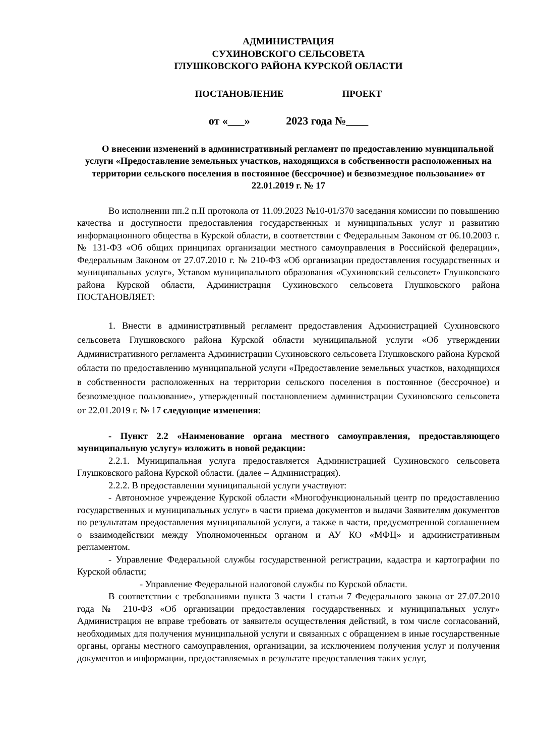АДМИНИСТРАЦИЯ
СУХИНОВСКОГО СЕЛЬСОВЕТА
ГЛУШКОВСКОГО РАЙОНА КУРСКОЙ ОБЛАСТИ
ПОСТАНОВЛЕНИЕ ПРОЕКТ
от «___» 2023 года №____
О внесении изменений в административный регламент по предоставлению муниципальной услуги «Предоставление земельных участков, находящихся в собственности расположенных на территории сельского поселения в постоянное (бессрочное) и безвозмездное пользование» от 22.01.2019 г. № 17
Во исполнении пп.2 п.II протокола от 11.09.2023 №10-01/370 заседания комиссии по повышению качества и доступности предоставления государственных и муниципальных услуг и развитию информационного общества в Курской области, в соответствии с Федеральным Законом от 06.10.2003 г. № 131-ФЗ «Об общих принципах организации местного самоуправления в Российской федерации», Федеральным Законом от 27.07.2010 г. № 210-ФЗ «Об организации предоставления государственных и муниципальных услуг», Уставом муниципального образования «Сухиновский сельсовет» Глушковского района Курской области, Администрация Сухиновского сельсовета Глушковского района ПОСТАНОВЛЯЕТ:
1. Внести в административный регламент предоставления Администрацией Сухиновского сельсовета Глушковского района Курской области муниципальной услуги «Об утверждении Административного регламента Администрации Сухиновского сельсовета Глушковского района Курской области по предоставлению муниципальной услуги «Предоставление земельных участков, находящихся в собственности расположенных на территории сельского поселения в постоянное (бессрочное) и безвозмездное пользование», утвержденный постановлением администрации Сухиновского сельсовета от 22.01.2019 г. № 17 следующие изменения:
- Пункт 2.2 «Наименование органа местного самоуправления, предоставляющего муниципальную услугу» изложить в новой редакции:
2.2.1. Муниципальная услуга предоставляется Администрацией Сухиновского сельсовета Глушковского района Курской области. (далее – Администрация).
2.2.2. В предоставлении муниципальной услуги участвуют:
- Автономное учреждение Курской области «Многофункциональный центр по предоставлению государственных и муниципальных услуг» в части приема документов и выдачи Заявителям документов по результатам предоставления муниципальной услуги, а также в части, предусмотренной соглашением о взаимодействии между Уполномоченным органом и АУ КО «МФЦ» и административным регламентом.
- Управление Федеральной службы государственной регистрации, кадастра и картографии по Курской области;
- Управление Федеральной налоговой службы по Курской области.
В соответствии с требованиями пункта 3 части 1 статьи 7 Федерального закона от 27.07.2010 года № 210-ФЗ «Об организации предоставления государственных и муниципальных услуг» Администрация не вправе требовать от заявителя осуществления действий, в том числе согласований, необходимых для получения муниципальной услуги и связанных с обращением в иные государственные органы, органы местного самоуправления, организации, за исключением получения услуг и получения документов и информации, предоставляемых в результате предоставления таких услуг,